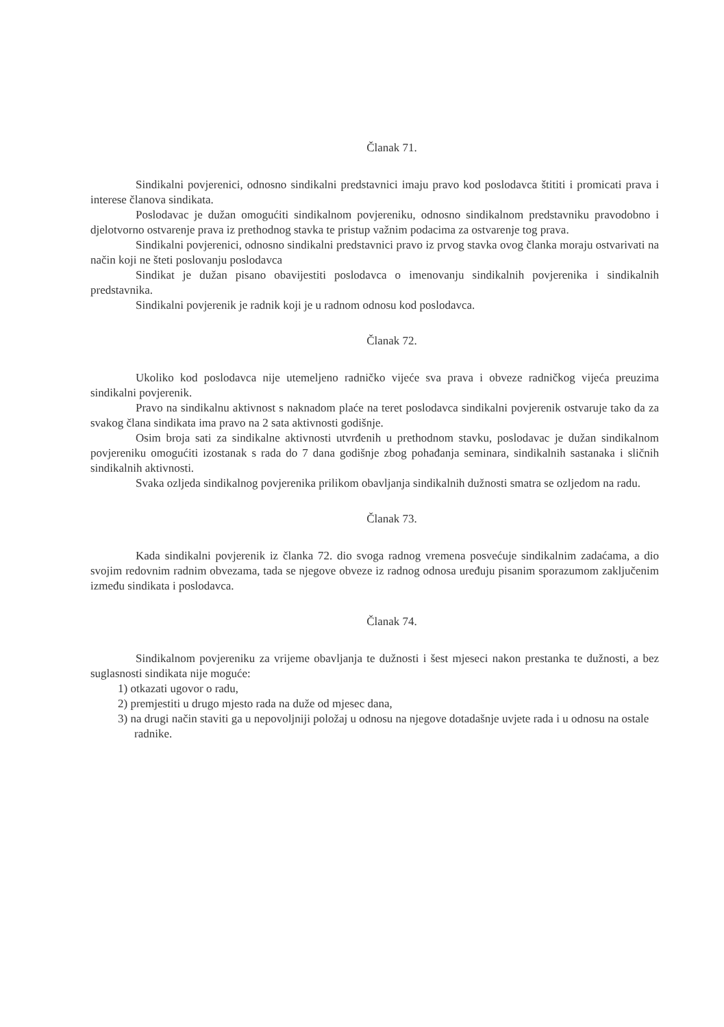Članak 71.
Sindikalni povjerenici, odnosno sindikalni predstavnici imaju pravo kod poslodavca štititi i promicati prava i interese članova sindikata.
Poslodavac je dužan omogućiti sindikalnom povjereniku, odnosno sindikalnom predstavniku pravodobno i djelotvorno ostvarenje prava iz prethodnog stavka te pristup važnim podacima za ostvarenje tog prava.
Sindikalni povjerenici, odnosno sindikalni predstavnici pravo iz prvog stavka ovog članka moraju ostvarivati na način koji ne šteti poslovanju poslodavca
Sindikat je dužan pisano obavijestiti poslodavca o imenovanju sindikalnih povjerenika i sindikalnih predstavnika.
Sindikalni povjerenik je radnik koji je u radnom odnosu kod poslodavca.
Članak 72.
Ukoliko kod poslodavca nije utemeljeno radničko vijeće sva prava i obveze radničkog vijeća preuzima sindikalni povjerenik.
Pravo na sindikalnu aktivnost s naknadom plaće na teret poslodavca sindikalni povjerenik ostvaruje tako da za svakog člana sindikata ima pravo na 2 sata aktivnosti godišnje.
Osim broja sati za sindikalne aktivnosti utvrđenih u prethodnom stavku, poslodavac je dužan sindikalnom povjereniku omogućiti izostanak s rada do 7 dana godišnje zbog pohađanja seminara, sindikalnih sastanaka i sličnih sindikalnih aktivnosti.
Svaka ozljeda sindikalnog povjerenika prilikom obavljanja sindikalnih dužnosti smatra se ozljedom na radu.
Članak 73.
Kada sindikalni povjerenik iz članka 72. dio svoga radnog vremena posvećuje sindikalnim zadaćama, a dio svojim redovnim radnim obvezama, tada se njegove obveze iz radnog odnosa uređuju pisanim sporazumom zaključenim između sindikata i poslodavca.
Članak 74.
Sindikalnom povjereniku za vrijeme obavljanja te dužnosti i šest mjeseci nakon prestanka te dužnosti, a bez suglasnosti sindikata nije moguće:
1) otkazati ugovor o radu,
2) premjestiti u drugo mjesto rada na duže od mjesec dana,
3) na drugi način staviti ga u nepovoljniji položaj u odnosu na njegove dotadašnje uvjete rada i u odnosu na ostale radnike.